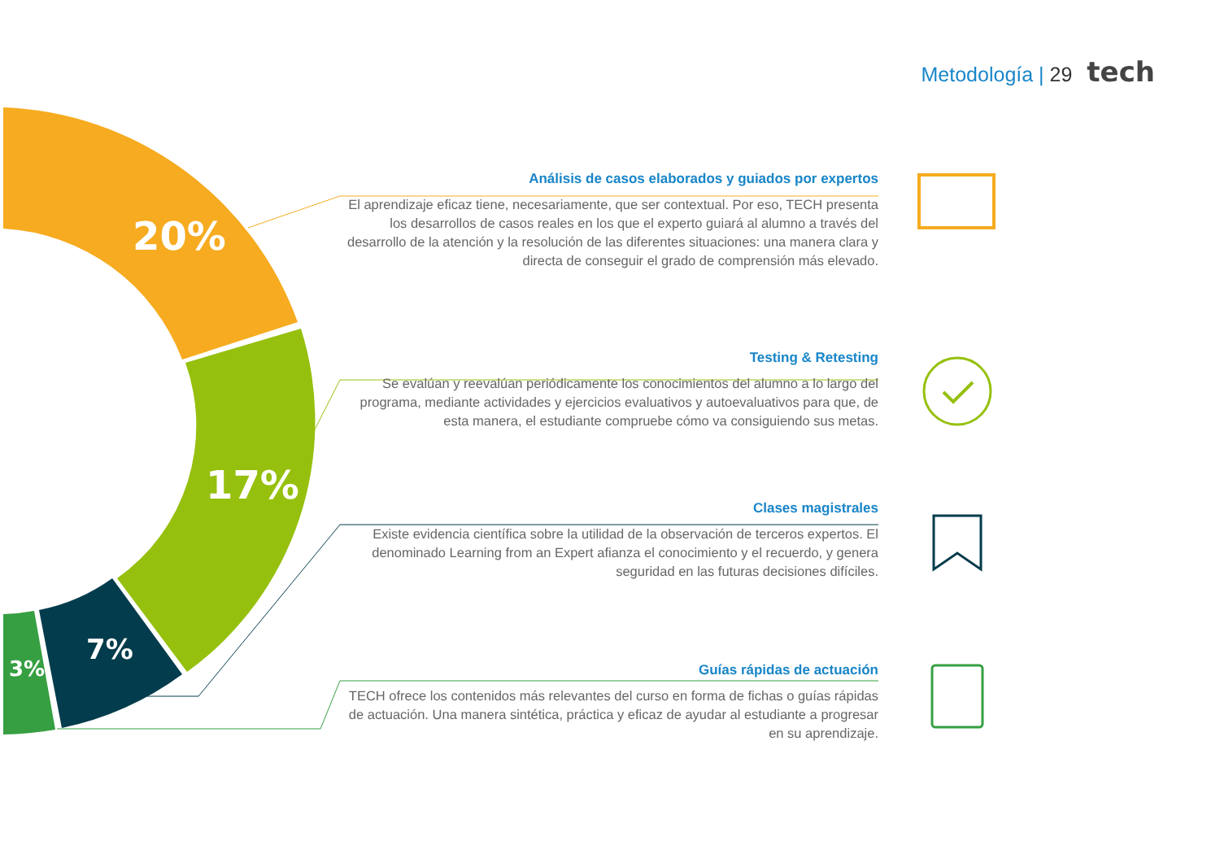Metodología | 29 tech
20%
17%
7%
3%
Análisis de casos elaborados y guiados por expertos
El aprendizaje eficaz tiene, necesariamente, que ser contextual. Por eso, TECH presenta los desarrollos de casos reales en los que el experto guiará al alumno a través del desarrollo de la atención y la resolución de las diferentes situaciones: una manera clara y directa de conseguir el grado de comprensión más elevado.
Testing & Retesting
Se evalúan y reevalúan periódicamente los conocimientos del alumno a lo largo del programa, mediante actividades y ejercicios evaluativos y autoevaluativos para que, de esta manera, el estudiante compruebe cómo va consiguiendo sus metas.
Clases magistrales
Existe evidencia científica sobre la utilidad de la observación de terceros expertos. El denominado Learning from an Expert afianza el conocimiento y el recuerdo, y genera seguridad en las futuras decisiones difíciles.
Guías rápidas de actuación
TECH ofrece los contenidos más relevantes del curso en forma de fichas o guías rápidas de actuación. Una manera sintética, práctica y eficaz de ayudar al estudiante a progresar en su aprendizaje.